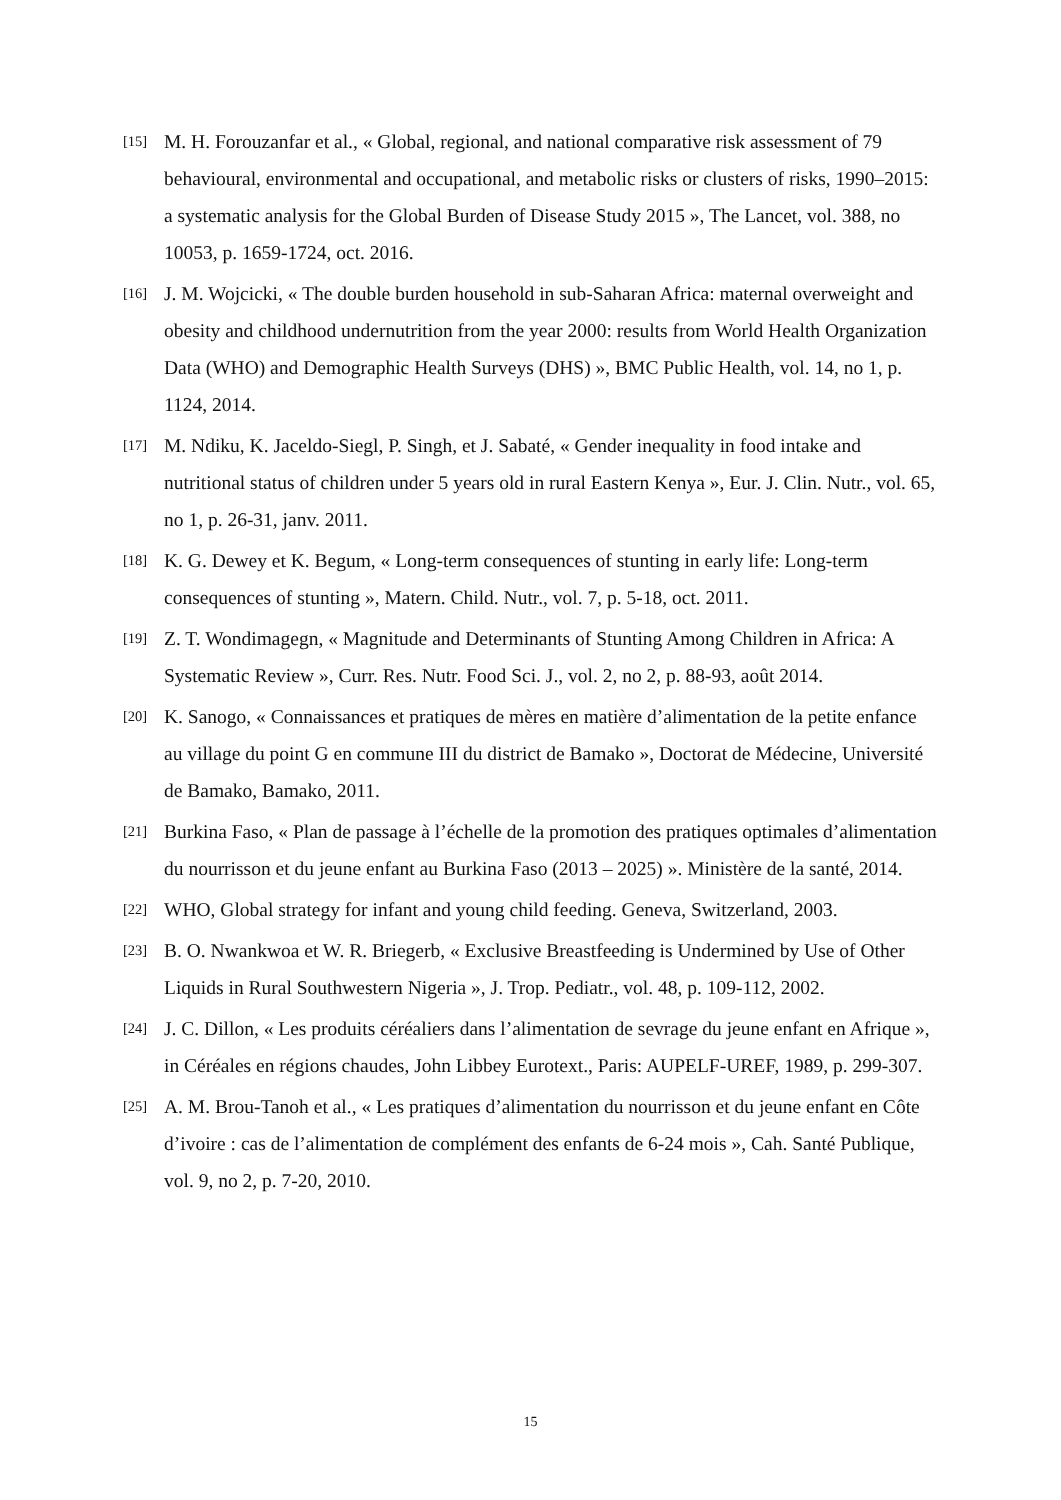[15] M. H. Forouzanfar et al., « Global, regional, and national comparative risk assessment of 79 behavioural, environmental and occupational, and metabolic risks or clusters of risks, 1990–2015: a systematic analysis for the Global Burden of Disease Study 2015 », The Lancet, vol. 388, no 10053, p. 1659-1724, oct. 2016.
[16] J. M. Wojcicki, « The double burden household in sub-Saharan Africa: maternal overweight and obesity and childhood undernutrition from the year 2000: results from World Health Organization Data (WHO) and Demographic Health Surveys (DHS) », BMC Public Health, vol. 14, no 1, p. 1124, 2014.
[17] M. Ndiku, K. Jaceldo-Siegl, P. Singh, et J. Sabaté, « Gender inequality in food intake and nutritional status of children under 5 years old in rural Eastern Kenya », Eur. J. Clin. Nutr., vol. 65, no 1, p. 26-31, janv. 2011.
[18] K. G. Dewey et K. Begum, « Long-term consequences of stunting in early life: Long-term consequences of stunting », Matern. Child. Nutr., vol. 7, p. 5-18, oct. 2011.
[19] Z. T. Wondimagegn, « Magnitude and Determinants of Stunting Among Children in Africa: A Systematic Review », Curr. Res. Nutr. Food Sci. J., vol. 2, no 2, p. 88-93, août 2014.
[20] K. Sanogo, « Connaissances et pratiques de mères en matière d’alimentation de la petite enfance au village du point G en commune III du district de Bamako », Doctorat de Médecine, Université de Bamako, Bamako, 2011.
[21] Burkina Faso, « Plan de passage à l’échelle de la promotion des pratiques optimales d’alimentation du nourrisson et du jeune enfant au Burkina Faso (2013 – 2025) ». Ministère de la santé, 2014.
[22] WHO, Global strategy for infant and young child feeding. Geneva, Switzerland, 2003.
[23] B. O. Nwankwoa et W. R. Briegerb, « Exclusive Breastfeeding is Undermined by Use of Other Liquids in Rural Southwestern Nigeria », J. Trop. Pediatr., vol. 48, p. 109-112, 2002.
[24] J. C. Dillon, « Les produits céréaliers dans l’alimentation de sevrage du jeune enfant en Afrique », in Céréales en régions chaudes, John Libbey Eurotext., Paris: AUPELF-UREF, 1989, p. 299-307.
[25] A. M. Brou-Tanoh et al., « Les pratiques d’alimentation du nourrisson et du jeune enfant en Côte d’ivoire : cas de l’alimentation de complément des enfants de 6-24 mois », Cah. Santé Publique, vol. 9, no 2, p. 7-20, 2010.
15